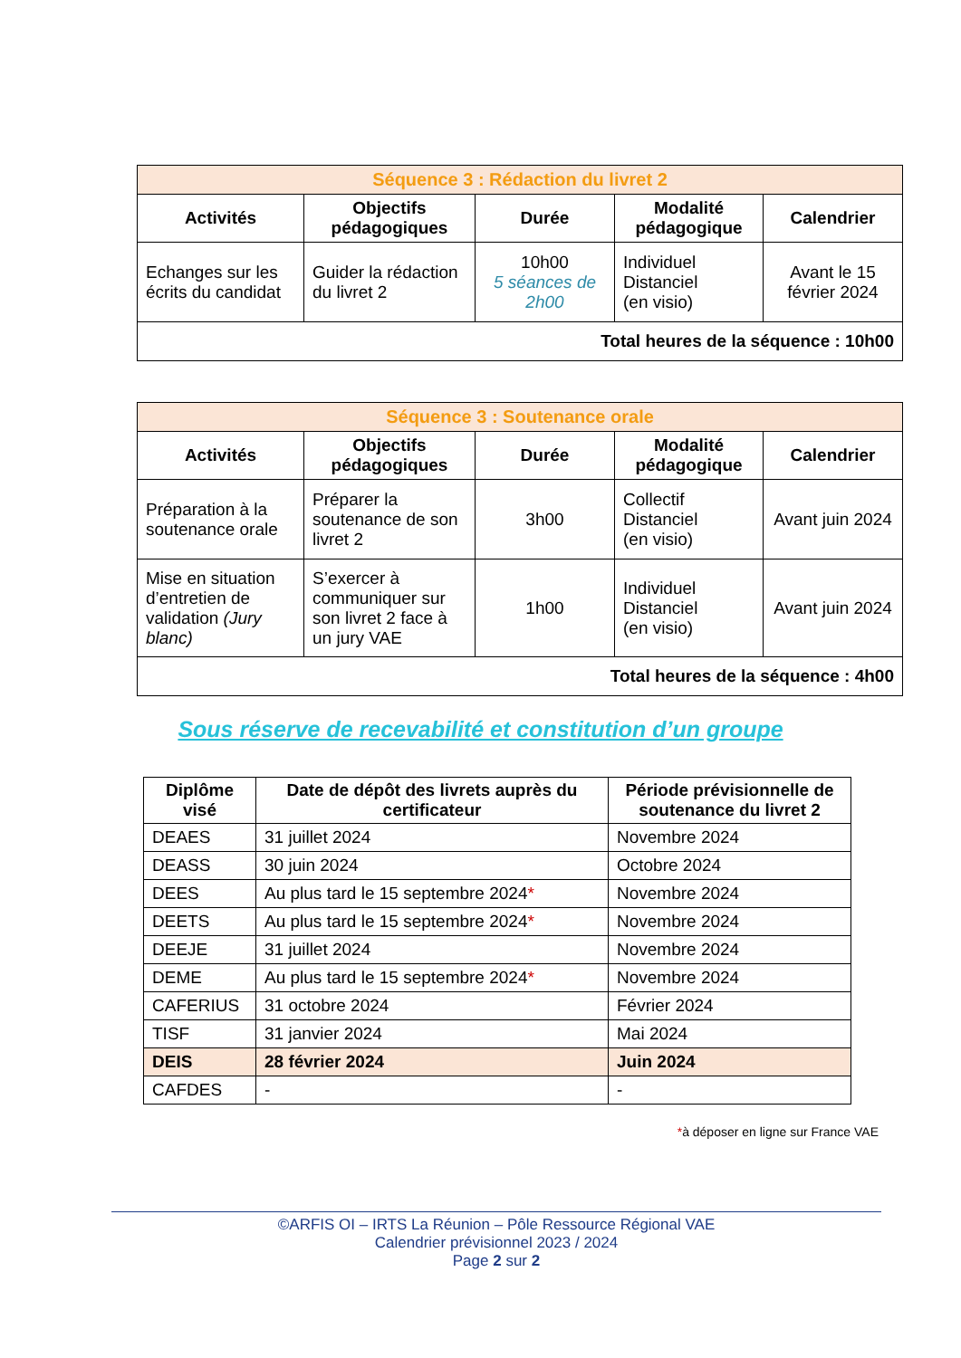| Séquence 3 : Rédaction du livret 2 | | | | |
| Activités | Objectifs pédagogiques | Durée | Modalité pédagogique | Calendrier |
| Echanges sur les écrits du candidat | Guider la rédaction du livret 2 | 10h00 5 séances de 2h00 | Individuel Distanciel (en visio) | Avant le 15 février 2024 |
| Total heures de la séquence : 10h00 | | | | |
| Séquence 3 : Soutenance orale | | | | |
| Activités | Objectifs pédagogiques | Durée | Modalité pédagogique | Calendrier |
| Préparation à la soutenance orale | Préparer la soutenance de son livret 2 | 3h00 | Collectif Distanciel (en visio) | Avant juin 2024 |
| Mise en situation d’entretien de validation (Jury blanc) | S’exercer à communiquer sur son livret 2 face à un jury VAE | 1h00 | Individuel Distanciel (en visio) | Avant juin 2024 |
| Total heures de la séquence : 4h00 | | | | |
Sous réserve de recevabilité et constitution d’un groupe
| Diplôme visé | Date de dépôt des livrets auprès du certificateur | Période prévisionnelle de soutenance du livret 2 |
| --- | --- | --- |
| DEAES | 31 juillet 2024 | Novembre 2024 |
| DEASS | 30 juin 2024 | Octobre 2024 |
| DEES | Au plus tard le 15 septembre 2024 * | Novembre 2024 |
| DEETS | Au plus tard le 15 septembre 2024 * | Novembre 2024 |
| DEEJE | 31 juillet 2024 | Novembre 2024 |
| DEME | Au plus tard le 15 septembre 2024 * | Novembre 2024 |
| CAFERIUS | 31 octobre 2024 | Février 2024 |
| TISF | 31 janvier 2024 | Mai 2024 |
| DEIS | 28 février 2024 | Juin 2024 |
| CAFDES | - | - |
*à déposer en ligne sur France VAE
©ARFIS OI – IRTS La Réunion – Pôle Ressource Régional VAE
Calendrier prévisionnel 2023 / 2024
Page 2 sur 2